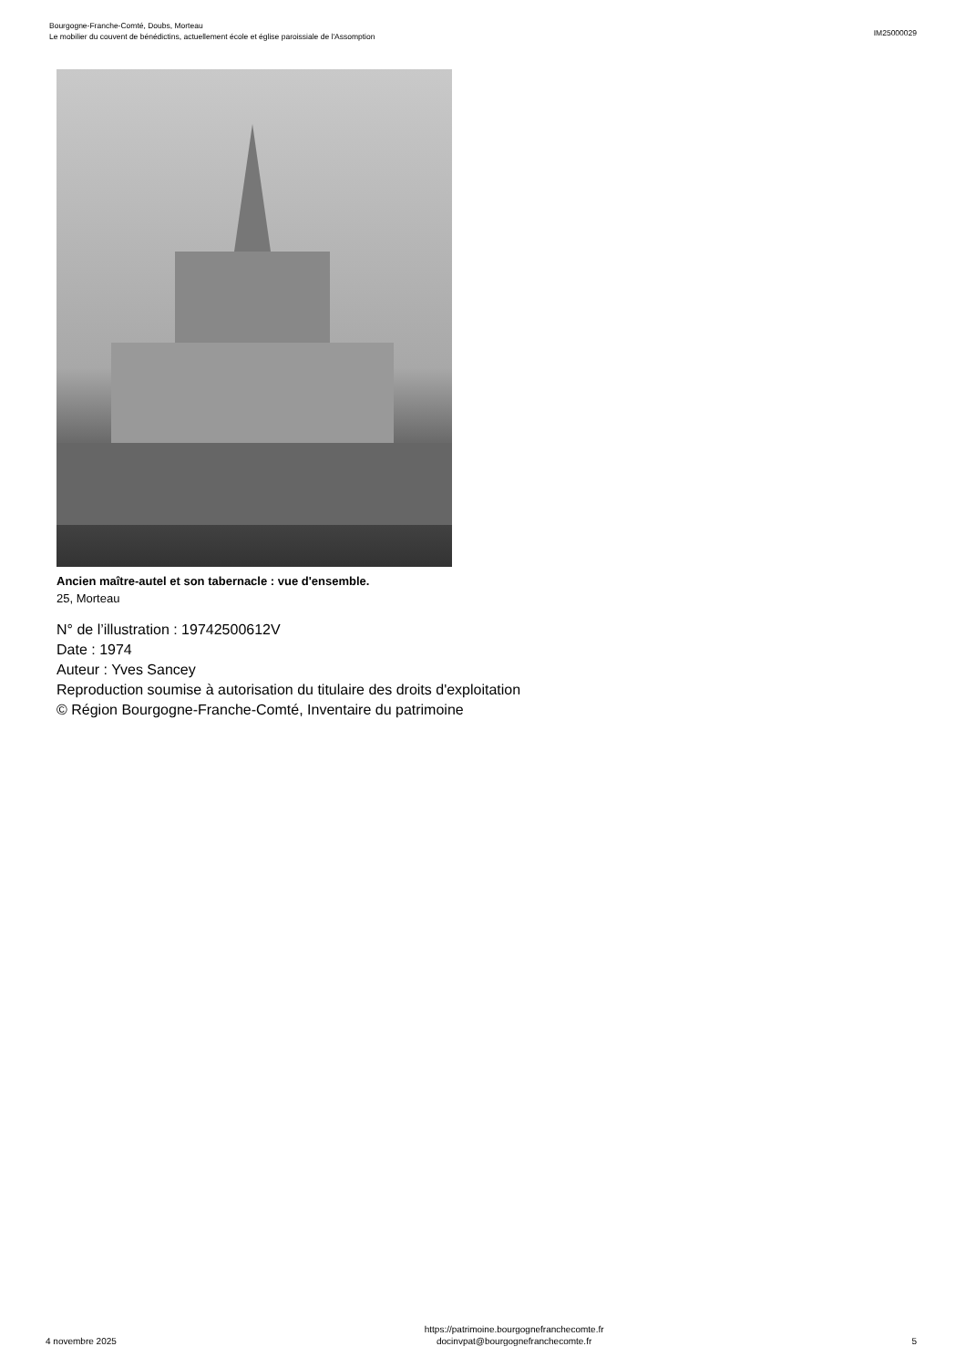Bourgogne-Franche-Comté, Doubs, Morteau
Le mobilier du couvent de bénédictins, actuellement école et église paroissiale de l'Assomption
IM25000029
Ancien maître-autel et son tabernacle : vue d'ensemble.
25, Morteau
N° de l’illustration : 19742500612V
Date : 1974
Auteur : Yves Sancey
Reproduction soumise à autorisation du titulaire des droits d'exploitation
© Région Bourgogne-Franche-Comté, Inventaire du patrimoine
4 novembre 2025
https://patrimoine.bourgognefranchecomte.fr
docinvpat@bourgognefranchecomte.fr
5